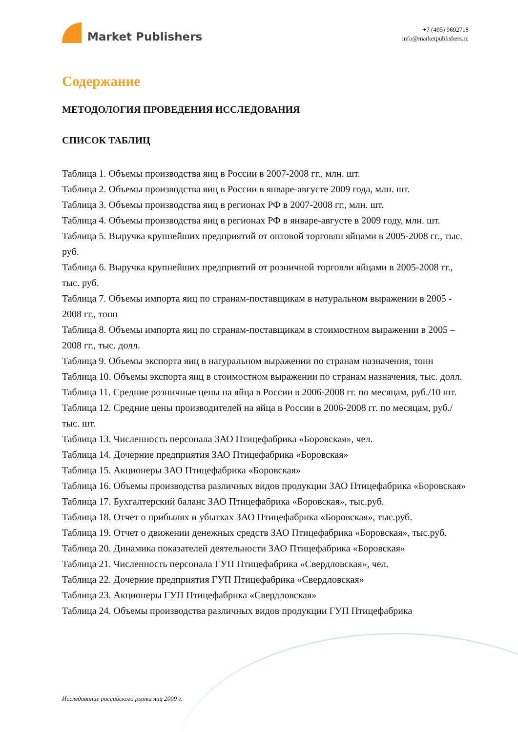Market Publishers
+7 (495) 9692718
info@marketpublishers.ru
Содержание
МЕТОДОЛОГИЯ ПРОВЕДЕНИЯ ИССЛЕДОВАНИЯ
СПИСОК ТАБЛИЦ
Таблица 1. Объемы производства яиц в России в 2007-2008 гг., млн. шт.
Таблица 2. Объемы производства яиц в России в январе-августе 2009 года, млн. шт.
Таблица 3. Объемы производства яиц в регионах РФ в 2007-2008 гг., млн. шт.
Таблица 4. Объемы производства яиц в регионах РФ в январе-августе в 2009 году, млн. шт.
Таблица 5. Выручка крупнейших предприятий от оптовой торговли яйцами в 2005-2008 гг., тыс. руб.
Таблица 6. Выручка крупнейших предприятий от розничной торговли яйцами в 2005-2008 гг., тыс. руб.
Таблица 7. Объемы импорта яиц по странам-поставщикам в натуральном выражении в 2005 - 2008 гг., тонн
Таблица 8. Объемы импорта яиц по странам-поставщикам в стоимостном выражении в 2005 – 2008 гг., тыс. долл.
Таблица 9. Объемы экспорта яиц в натуральном выражении по странам назначения, тонн
Таблица 10. Объемы экспорта яиц в стоимостном выражении по странам назначения, тыс. долл.
Таблица 11. Средние розничные цены на яйца в России в 2006-2008 гг. по месяцам, руб./10 шт.
Таблица 12. Средние цены производителей на яйца в России в 2006-2008 гг. по месяцам, руб./тыс. шт.
Таблица 13. Численность персонала ЗАО Птицефабрика «Боровская», чел.
Таблица 14. Дочерние предприятия ЗАО Птицефабрика «Боровская»
Таблица 15. Акционеры ЗАО Птицефабрика «Боровская»
Таблица 16. Объемы производства различных видов продукции ЗАО Птицефабрика «Боровская»
Таблица 17. Бухгалтерский баланс ЗАО Птицефабрика «Боровская», тыс.руб.
Таблица 18. Отчет о прибылях и убытках ЗАО Птицефабрика «Боровская», тыс.руб.
Таблица 19. Отчет о движении денежных средств ЗАО Птицефабрика «Боровская», тыс.руб.
Таблица 20. Динамика показателей деятельности ЗАО Птицефабрика «Боровская»
Таблица 21. Численность персонала ГУП Птицефабрика «Свердловская», чел.
Таблица 22. Дочерние предприятия ГУП Птицефабрика «Свердловская»
Таблица 23. Акционеры ГУП Птицефабрика «Свердловская»
Таблица 24. Объемы производства различных видов продукции ГУП Птицефабрика
Исследование российского рынка яиц 2009 г.